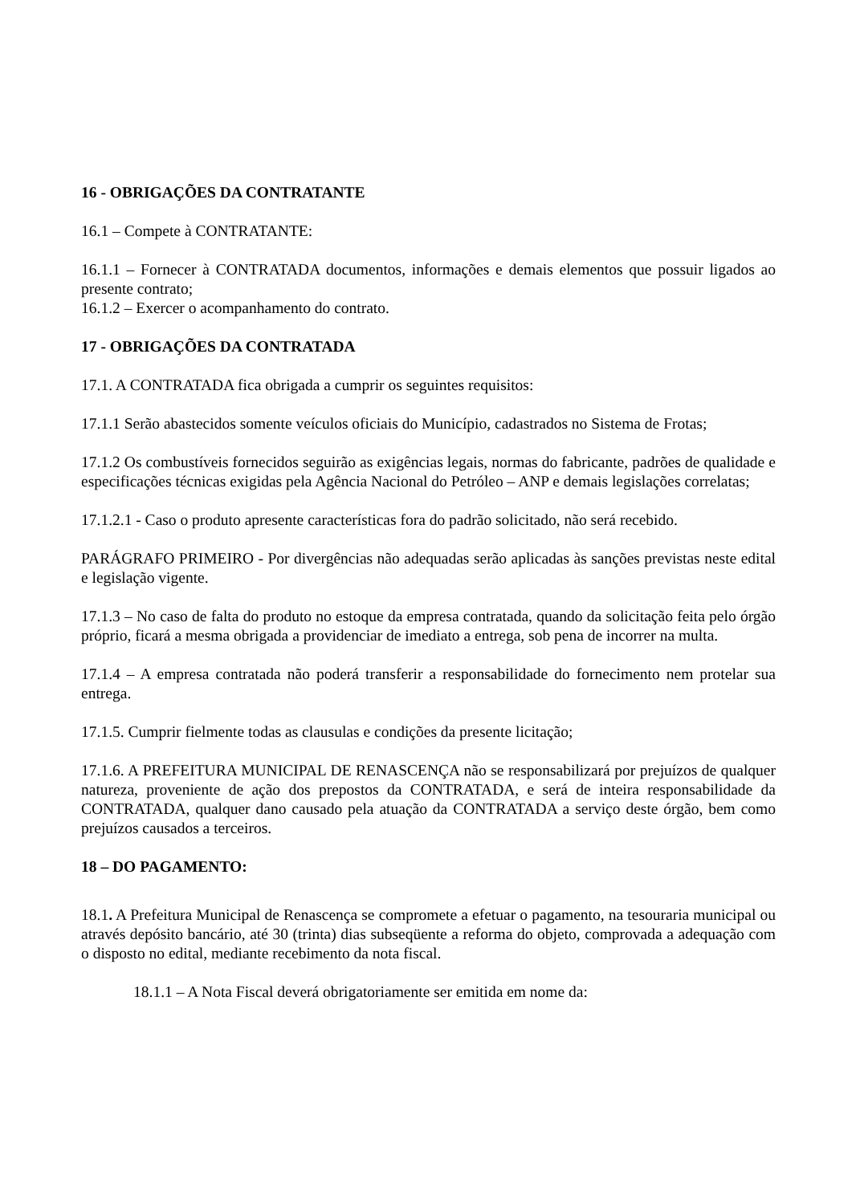16 - OBRIGAÇÕES DA CONTRATANTE
16.1 – Compete à CONTRATANTE:
16.1.1 – Fornecer à CONTRATADA documentos, informações e demais elementos que possuir ligados ao presente contrato;
16.1.2 – Exercer o acompanhamento do contrato.
17 - OBRIGAÇÕES DA CONTRATADA
17.1. A CONTRATADA fica obrigada a cumprir os seguintes requisitos:
17.1.1 Serão abastecidos somente veículos oficiais do Município, cadastrados no Sistema de Frotas;
17.1.2 Os combustíveis fornecidos seguirão as exigências legais, normas do fabricante, padrões de qualidade e especificações técnicas exigidas pela Agência Nacional do Petróleo – ANP e demais legislações correlatas;
17.1.2.1 - Caso o produto apresente características fora do padrão solicitado, não será recebido.
PARÁGRAFO PRIMEIRO - Por divergências não adequadas serão aplicadas às sanções previstas neste edital e legislação vigente.
17.1.3 – No caso de falta do produto no estoque da empresa contratada, quando da solicitação feita pelo órgão próprio, ficará a mesma obrigada a providenciar de imediato a entrega, sob pena de incorrer na multa.
17.1.4 – A empresa contratada não poderá transferir a responsabilidade do fornecimento nem protelar sua entrega.
17.1.5. Cumprir fielmente todas as clausulas e condições da presente licitação;
17.1.6. A PREFEITURA MUNICIPAL DE RENASCENÇA não se responsabilizará por prejuízos de qualquer natureza, proveniente de ação dos prepostos da CONTRATADA, e será de inteira responsabilidade da CONTRATADA, qualquer dano causado pela atuação da CONTRATADA a serviço deste órgão, bem como prejuízos causados a terceiros.
18 – DO PAGAMENTO:
18.1. A Prefeitura Municipal de Renascença se compromete a efetuar o pagamento, na tesouraria municipal ou através depósito bancário, até 30 (trinta) dias subseqüente a reforma do objeto, comprovada a adequação com o disposto no edital, mediante recebimento da nota fiscal.
18.1.1 – A Nota Fiscal deverá obrigatoriamente ser emitida em nome da: